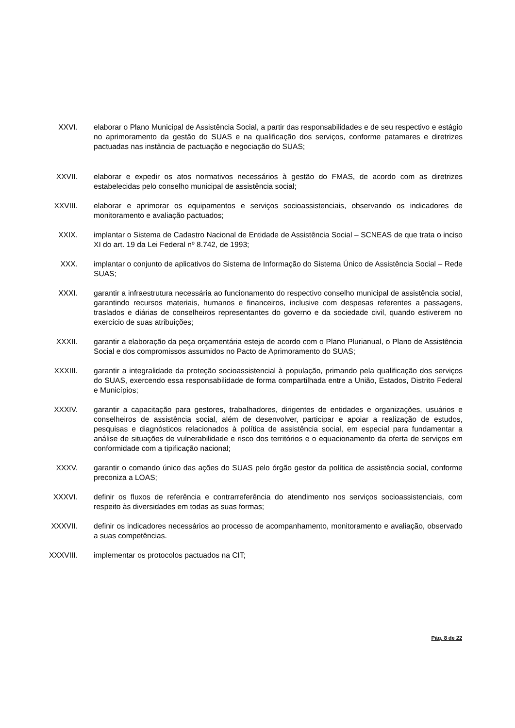XXVI. elaborar o Plano Municipal de Assistência Social, a partir das responsabilidades e de seu respectivo e estágio no aprimoramento da gestão do SUAS e na qualificação dos serviços, conforme patamares e diretrizes pactuadas nas instância de pactuação e negociação do SUAS;
XXVII. elaborar e expedir os atos normativos necessários à gestão do FMAS, de acordo com as diretrizes estabelecidas pelo conselho municipal de assistência social;
XXVIII. elaborar e aprimorar os equipamentos e serviços socioassistenciais, observando os indicadores de monitoramento e avaliação pactuados;
XXIX. implantar o Sistema de Cadastro Nacional de Entidade de Assistência Social – SCNEAS de que trata o inciso XI do art. 19 da Lei Federal nº 8.742, de 1993;
XXX. implantar o conjunto de aplicativos do Sistema de Informação do Sistema Único de Assistência Social – Rede SUAS;
XXXI. garantir a infraestrutura necessária ao funcionamento do respectivo conselho municipal de assistência social, garantindo recursos materiais, humanos e financeiros, inclusive com despesas referentes a passagens, traslados e diárias de conselheiros representantes do governo e da sociedade civil, quando estiverem no exercício de suas atribuições;
XXXII. garantir a elaboração da peça orçamentária esteja de acordo com o Plano Plurianual, o Plano de Assistência Social e dos compromissos assumidos no Pacto de Aprimoramento do SUAS;
XXXIII. garantir a integralidade da proteção socioassistencial à população, primando pela qualificação dos serviços do SUAS, exercendo essa responsabilidade de forma compartilhada entre a União, Estados, Distrito Federal e Municípios;
XXXIV. garantir a capacitação para gestores, trabalhadores, dirigentes de entidades e organizações, usuários e conselheiros de assistência social, além de desenvolver, participar e apoiar a realização de estudos, pesquisas e diagnósticos relacionados à política de assistência social, em especial para fundamentar a análise de situações de vulnerabilidade e risco dos territórios e o equacionamento da oferta de serviços em conformidade com a tipificação nacional;
XXXV. garantir o comando único das ações do SUAS pelo órgão gestor da política de assistência social, conforme preconiza a LOAS;
XXXVI. definir os fluxos de referência e contrarreferência do atendimento nos serviços socioassistenciais, com respeito às diversidades em todas as suas formas;
XXXVII. definir os indicadores necessários ao processo de acompanhamento, monitoramento e avaliação, observado a suas competências.
XXXVIII. implementar os protocolos pactuados na CIT;
Pág. 8 de 22